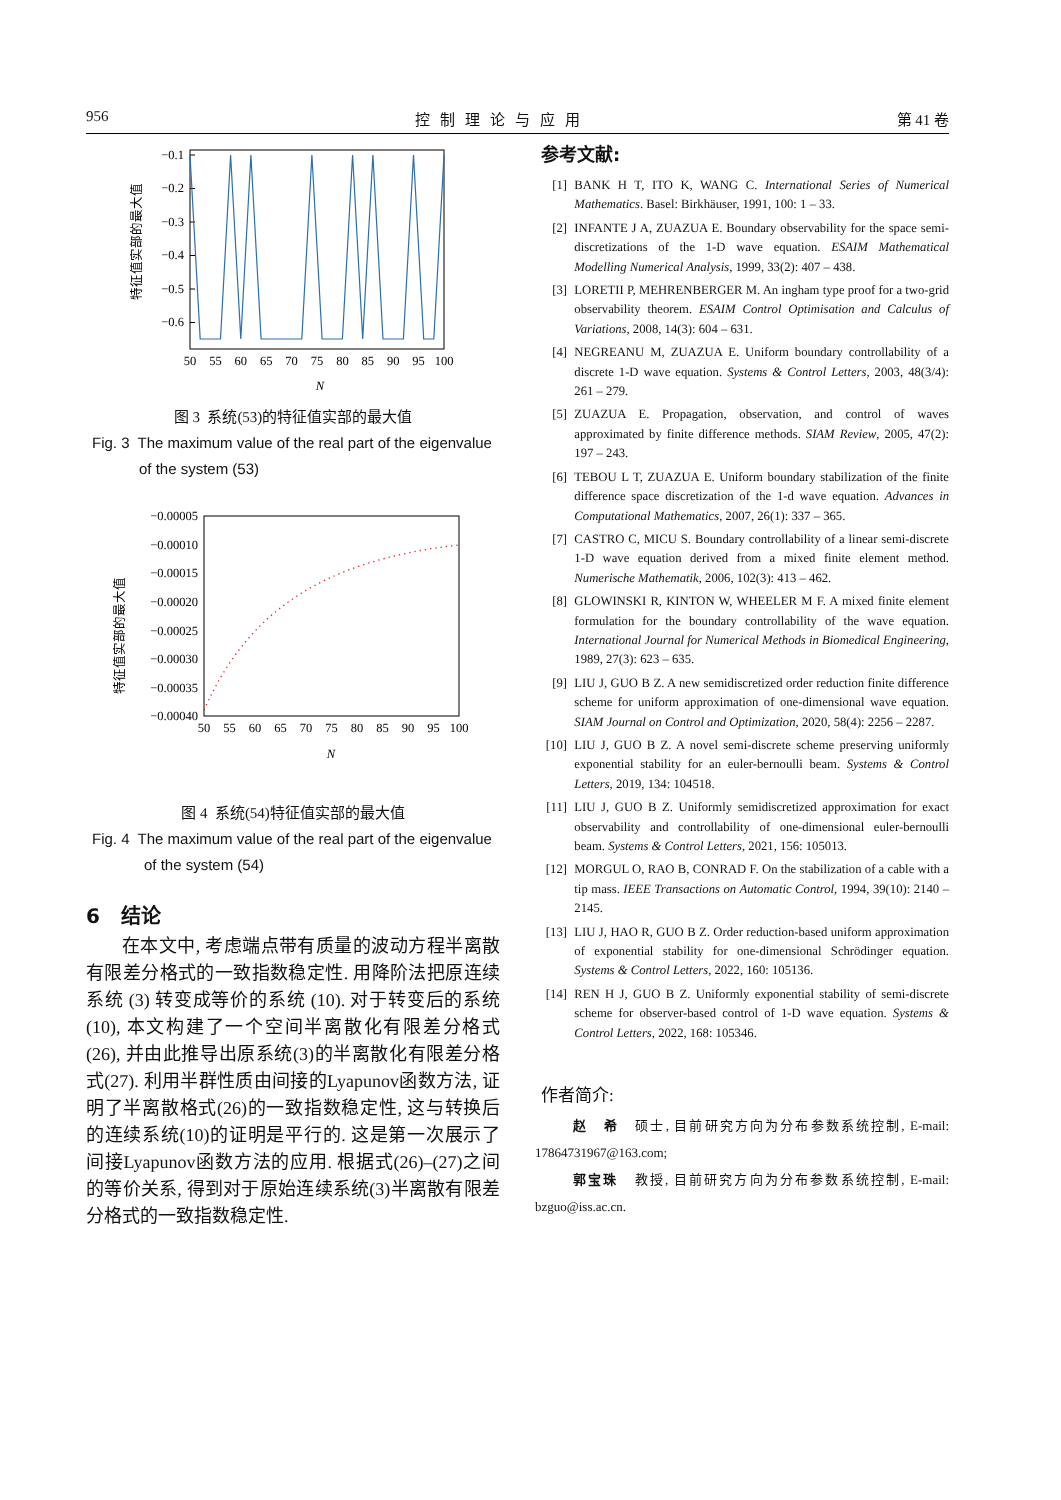956 控制理论与应用 第 41 卷
−0.1
−0.2
−0.3
−0.4
−0.5
−0.6
50
55
60
65
70
75
80
85
90
95
100
N
特征值实部的最大值
图 3 系统(53)的特征值实部的最大值
Fig. 3 The maximum value of the real part of the eigenvalue
of the system (53)
−0.00005
−0.00010
−0.00015
−0.00020
−0.00025
−0.00030
−0.00035
−0.00040
50
55
60
65
70
75
80
85
90
95
100
N
特征值实部的最大值
图 4 系统(54)特征值实部的最大值
Fig. 4 The maximum value of the real part of the eigenvalue
of the system (54)
6 结论
在本文中, 考虑端点带有质量的波动方程半离散有限差分格式的一致指数稳定性. 用降阶法把原连续系统 (3) 转变成等价的系统 (10). 对于转变后的系统 (10), 本文构建了一个空间半离散化有限差分格式(26), 并由此推导出原系统(3)的半离散化有限差分格式(27). 利用半群性质由间接的Lyapunov函数方法, 证明了半离散格式(26)的一致指数稳定性, 这与转换后的连续系统(10)的证明是平行的. 这是第一次展示了间接Lyapunov函数方法的应用. 根据式(26)–(27)之间的等价关系, 得到对于原始连续系统(3)半离散有限差分格式的一致指数稳定性.
参考文献:
[1] BANK H T, ITO K, WANG C. International Series of Numerical Mathematics. Basel: Birkhäuser, 1991, 100: 1 – 33.
[2] INFANTE J A, ZUAZUA E. Boundary observability for the space semi-discretizations of the 1-D wave equation. ESAIM Mathematical Modelling Numerical Analysis, 1999, 33(2): 407 – 438.
[3] LORETII P, MEHRENBERGER M. An ingham type proof for a two-grid observability theorem. ESAIM Control Optimisation and Calculus of Variations, 2008, 14(3): 604 – 631.
[4] NEGREANU M, ZUAZUA E. Uniform boundary controllability of a discrete 1-D wave equation. Systems & Control Letters, 2003, 48(3/4): 261 – 279.
[5] ZUAZUA E. Propagation, observation, and control of waves approximated by finite difference methods. SIAM Review, 2005, 47(2): 197 – 243.
[6] TEBOU L T, ZUAZUA E. Uniform boundary stabilization of the finite difference space discretization of the 1-d wave equation. Advances in Computational Mathematics, 2007, 26(1): 337 – 365.
[7] CASTRO C, MICU S. Boundary controllability of a linear semi-discrete 1-D wave equation derived from a mixed finite element method. Numerische Mathematik, 2006, 102(3): 413 – 462.
[8] GLOWINSKI R, KINTON W, WHEELER M F. A mixed finite element formulation for the boundary controllability of the wave equation. International Journal for Numerical Methods in Biomedical Engineering, 1989, 27(3): 623 – 635.
[9] LIU J, GUO B Z. A new semidiscretized order reduction finite difference scheme for uniform approximation of one-dimensional wave equation. SIAM Journal on Control and Optimization, 2020, 58(4): 2256 – 2287.
[10] LIU J, GUO B Z. A novel semi-discrete scheme preserving uniformly exponential stability for an euler-bernoulli beam. Systems & Control Letters, 2019, 134: 104518.
[11] LIU J, GUO B Z. Uniformly semidiscretized approximation for exact observability and controllability of one-dimensional euler-bernoulli beam. Systems & Control Letters, 2021, 156: 105013.
[12] MORGUL O, RAO B, CONRAD F. On the stabilization of a cable with a tip mass. IEEE Transactions on Automatic Control, 1994, 39(10): 2140 – 2145.
[13] LIU J, HAO R, GUO B Z. Order reduction-based uniform approximation of exponential stability for one-dimensional Schrödinger equation. Systems & Control Letters, 2022, 160: 105136.
[14] REN H J, GUO B Z. Uniformly exponential stability of semi-discrete scheme for observer-based control of 1-D wave equation. Systems & Control Letters, 2022, 168: 105346.
作者简介:
赵 希 硕士, 目前研究方向为分布参数系统控制, E-mail: 17864731967@163.com;
郭宝珠 教授, 目前研究方向为分布参数系统控制, E-mail: bzguo@iss.ac.cn.